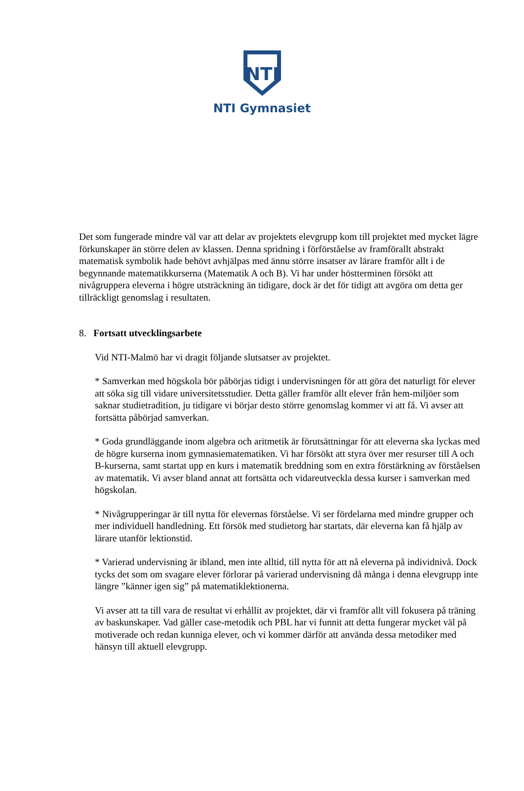NTI
NTI Gymnasiet
Det som fungerade mindre väl var att delar av projektets elevgrupp kom till projektet med mycket lägre förkunskaper än större delen av klassen. Denna spridning i förförståelse av framförallt abstrakt matematisk symbolik hade behövt avhjälpas med ännu större insatser av lärare framför allt i de begynnande matematikkurserna (Matematik A och B). Vi har under höstterminen försökt att nivågruppera eleverna i högre utsträckning än tidigare, dock är det för tidigt att avgöra om detta ger tillräckligt genomslag i resultaten.
8. Fortsatt utvecklingsarbete
Vid NTI-Malmö har vi dragit följande slutsatser av projektet.
* Samverkan med högskola bör påbörjas tidigt i undervisningen för att göra det naturligt för elever att söka sig till vidare universitetsstudier. Detta gäller framför allt elever från hem-miljöer som saknar studietradition, ju tidigare vi börjar desto större genomslag kommer vi att få. Vi avser att fortsätta påbörjad samverkan.
* Goda grundläggande inom algebra och aritmetik är förutsättningar för att eleverna ska lyckas med de högre kurserna inom gymnasiematematiken. Vi har försökt att styra över mer resurser till A och B-kurserna, samt startat upp en kurs i matematik breddning som en extra förstärkning av förståelsen av matematik. Vi avser bland annat att fortsätta och vidareutveckla dessa kurser i samverkan med högskolan.
* Nivågrupperingar är till nytta för elevernas förståelse. Vi ser fördelarna med mindre grupper och mer individuell handledning. Ett försök med studietorg har startats, där eleverna kan få hjälp av lärare utanför lektionstid.
* Varierad undervisning är ibland, men inte alltid, till nytta för att nå eleverna på individnivå. Dock tycks det som om svagare elever förlorar på varierad undervisning då många i denna elevgrupp inte längre ”känner igen sig” på matematiklektionerna.
Vi avser att ta till vara de resultat vi erhållit av projektet, där vi framför allt vill fokusera på träning av baskunskaper. Vad gäller case-metodik och PBL har vi funnit att detta fungerar mycket väl på motiverade och redan kunniga elever, och vi kommer därför att använda dessa metodiker med hänsyn till aktuell elevgrupp.